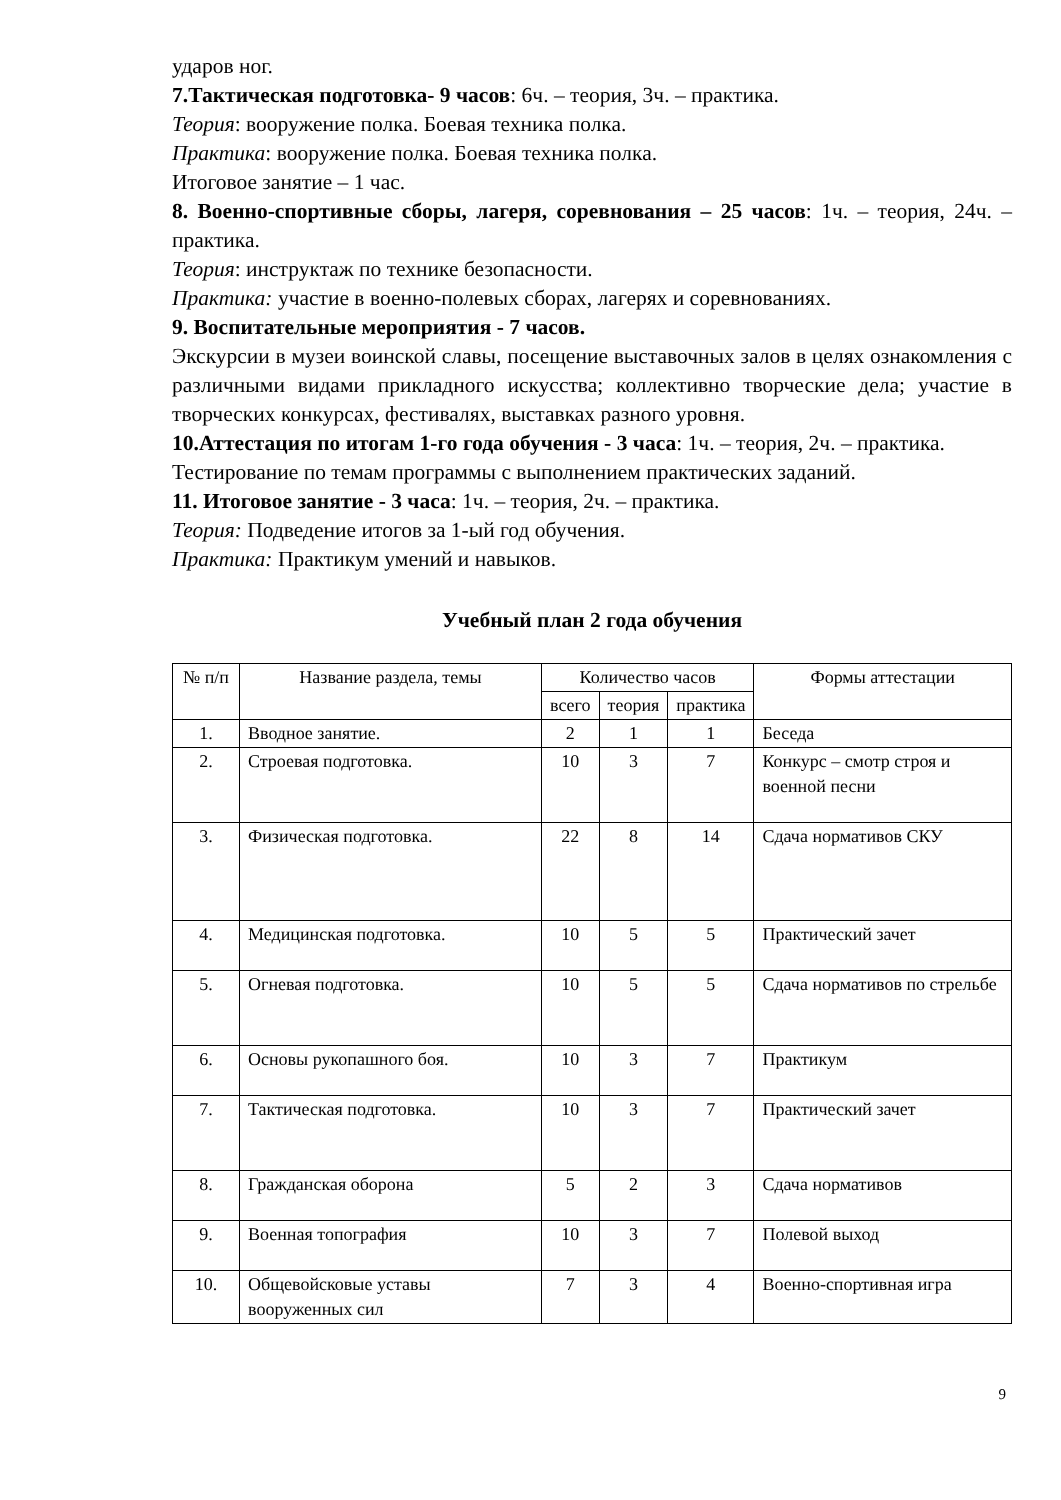ударов ног.
7.Тактическая подготовка- 9 часов: 6ч. – теория, 3ч. – практика.
Теория: вооружение полка. Боевая техника полка.
Практика: вооружение полка. Боевая техника полка.
Итоговое занятие – 1 час.
8. Военно-спортивные сборы, лагеря, соревнования – 25 часов: 1ч. – теория, 24ч. – практика.
Теория: инструктаж по технике безопасности.
Практика: участие в военно-полевых сборах, лагерях и соревнованиях.
9. Воспитательные мероприятия - 7 часов.
Экскурсии в музеи воинской славы, посещение выставочных залов в целях ознакомления с различными видами прикладного искусства; коллективно творческие дела; участие в творческих конкурсах, фестивалях, выставках разного уровня.
10.Аттестация по итогам 1-го года обучения - 3 часа: 1ч. – теория, 2ч. – практика.
Тестирование по темам программы с выполнением практических заданий.
11. Итоговое занятие - 3 часа: 1ч. – теория, 2ч. – практика.
Теория: Подведение итогов за 1-ый год обучения.
Практика: Практикум умений и навыков.
Учебный план 2 года обучения
| № п/п | Название раздела, темы | Количество часов | | | Формы аттестации |
| --- | --- | --- | --- | --- | --- |
| | | всего | теория | практика | |
| 1. | Вводное занятие. | 2 | 1 | 1 | Беседа |
| 2. | Строевая подготовка. | 10 | 3 | 7 | Конкурс – смотр строя и военной песни |
| 3. | Физическая подготовка. | 22 | 8 | 14 | Сдача нормативов СКУ |
| 4. | Медицинская подготовка. | 10 | 5 | 5 | Практический зачет |
| 5. | Огневая подготовка. | 10 | 5 | 5 | Сдача нормативов по стрельбе |
| 6. | Основы рукопашного боя. | 10 | 3 | 7 | Практикум |
| 7. | Тактическая подготовка. | 10 | 3 | 7 | Практический зачет |
| 8. | Гражданская оборона | 5 | 2 | 3 | Сдача нормативов |
| 9. | Военная топография | 10 | 3 | 7 | Полевой выход |
| 10. | Общевойсковые уставы вооруженных сил | 7 | 3 | 4 | Военно-спортивная игра |
9